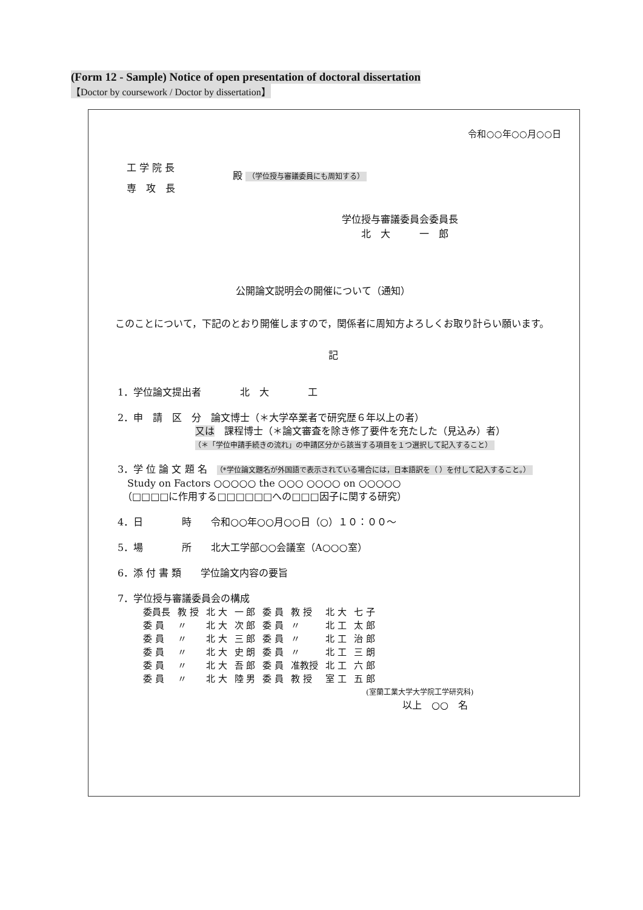(Form 12 - Sample) Notice of open presentation of doctoral dissertation
【Doctor by coursework / Doctor by dissertation】
令和○○年○○月○○日
工 学 院 長
専　攻　長
殿 （学位授与審議委員にも周知する）
学位授与審議委員会委員長
　　北　大　　　一　郎
公開論文説明会の開催について（通知）
　このことについて，下記のとおり開催しますので，関係者に周知方よろしくお取り計らい願います。
記
1．学位論文提出者　　　　北　大　　　　工
2．申　請　区　分　論文博士（＊大学卒業者で研究歴６年以上の者）
　　　　　　　　又は　課程博士（＊論文審査を除き修了要件を充たした（見込み）者）
　　　　　　　　（＊「学位申請手続きの流れ」の申請区分から該当する項目を１つ選択して記入すること）
3．学 位 論 文 題 名　（*学位論文題名が外国語で表示されている場合には，日本語訳を（ ）を付して記入すること。）
　Study on Factors ○○○○○ the ○○○ ○○○○ on ○○○○○
　（□□□□に作用する□□□□□□への□□□因子に関する研究）
4．日　　　　時　　令和○○年○○月○○日（○）１０：００～
5．場　　　　所　　北大工学部○○会議室（A○○○室）
6．添 付 書 類　　学位論文内容の要旨
7．学位授与審議委員会の構成
| 委員長 | 教 授 | 北 大 | 一 郎 | 委 員 | 教 授 | 北 大 | 七 子 |
| 委 員 | 〃 | 北 大 | 次 郎 | 委 員 | 〃 | 北 工 | 太 郎 |
| 委 員 | 〃 | 北 大 | 三 郎 | 委 員 | 〃 | 北 工 | 治 郎 |
| 委 員 | 〃 | 北 大 | 史 朗 | 委 員 | 〃 | 北 工 | 三 朗 |
| 委 員 | 〃 | 北 大 | 吾 郎 | 委 員 | 准教授 | 北 工 | 六 郎 |
| 委 員 | 〃 | 北 大 | 陸 男 | 委 員 | 教 授 | 室 工 | 五 郎 |
(室蘭工業大学大学院工学研究科)
以上　○○　名